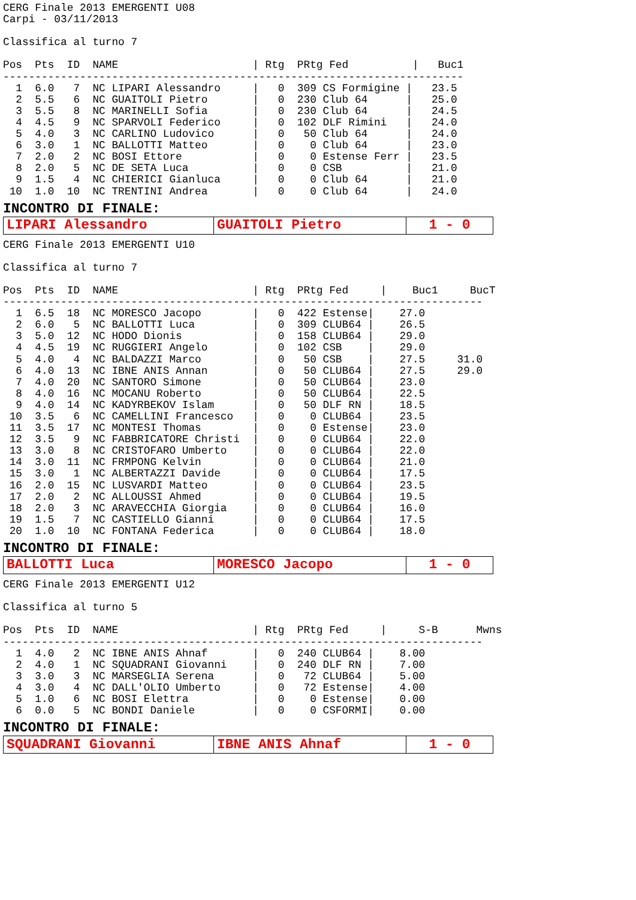CERG Finale 2013 EMERGENTI U08
Carpi - 03/11/2013

Classifica al turno 7

Pos  Pts  ID  NAME                     | Rtg  PRtg Fed          |   Buc1
------------------------------------------------------------------------
  1  6.0   7  NC LIPARI Alessandro     |   0  309 CS Formigine |   23.5
  2  5.5   6  NC GUAITOLI Pietro       |   0  230 Club 64      |   25.0
  3  5.5   8  NC MARINELLI Sofia       |   0  230 Club 64      |   24.5
  4  4.5   9  NC SPARVOLI Federico     |   0  102 DLF Rimini   |   24.0
  5  4.0   3  NC CARLINO Ludovico      |   0   50 Club 64      |   24.0
  6  3.0   1  NC BALLOTTI Matteo       |   0    0 Club 64      |   23.0
  7  2.0   2  NC BOSI Ettore           |   0    0 Estense Ferr |   23.5
  8  2.0   5  NC DE SETA Luca          |   0    0 CSB          |   21.0
  9  1.5   4  NC CHIERICI Gianluca     |   0    0 Club 64      |   21.0
 10  1.0  10  NC TRENTINI Andrea       |   0    0 Club 64      |   24.0
INCONTRO DI FINALE:
| LIPARI Alessandro | GUAITOLI Pietro | 1 - 0 |
CERG Finale 2013 EMERGENTI U10

Classifica al turno 7

Pos  Pts  ID  NAME                     | Rtg  PRtg Fed     |    Buc1     BucT
---------------------------------------------------------------------------
  1  6.5  18  NC MORESCO Jacopo        |   0  422 Estense|    27.0
  2  6.0   5  NC BALLOTTI Luca         |   0  309 CLUB64 |    26.5
  3  5.0  12  NC HODO Dionis           |   0  158 CLUB64 |    29.0
  4  4.5  19  NC RUGGIERI Angelo       |   0  102 CSB    |    29.0
  5  4.0   4  NC BALDAZZI Marco        |   0   50 CSB    |    27.5     31.0
  6  4.0  13  NC IBNE ANIS Annan       |   0   50 CLUB64 |    27.5     29.0
  7  4.0  20  NC SANTORO Simone        |   0   50 CLUB64 |    23.0
  8  4.0  16  NC MOCANU Roberto        |   0   50 CLUB64 |    22.5
  9  4.0  14  NC KADYRBEKOV Islam      |   0   50 DLF RN |    18.5
 10  3.5   6  NC CAMELLINI Francesco   |   0    0 CLUB64 |    23.5
 11  3.5  17  NC MONTESI Thomas        |   0    0 Estense|    23.0
 12  3.5   9  NC FABBRICATORE Christi  |   0    0 CLUB64 |    22.0
 13  3.0   8  NC CRISTOFARO Umberto    |   0    0 CLUB64 |    22.0
 14  3.0  11  NC FRMPONG Kelvin        |   0    0 CLUB64 |    21.0
 15  3.0   1  NC ALBERTAZZI Davide     |   0    0 CLUB64 |    17.5
 16  2.0  15  NC LUSVARDI Matteo       |   0    0 CLUB64 |    23.5
 17  2.0   2  NC ALLOUSSI Ahmed        |   0    0 CLUB64 |    19.5
 18  2.0   3  NC ARAVECCHIA Giorgia    |   0    0 CLUB64 |    16.0
 19  1.5   7  NC CASTIELLO Gianni      |   0    0 CLUB64 |    17.5
 20  1.0  10  NC FONTANA Federica      |   0    0 CLUB64 |    18.0
INCONTRO DI FINALE:
| BALLOTTI Luca | MORESCO Jacopo | 1 - 0 |
CERG Finale 2013 EMERGENTI U12

Classifica al turno 5

Pos  Pts  ID  NAME                     | Rtg  PRtg Fed     |     S-B      Mwns
---------------------------------------------------------------------------
  1  4.0   2  NC IBNE ANIS Ahnaf       |   0  240 CLUB64 |    8.00
  2  4.0   1  NC SQUADRANI Giovanni    |   0  240 DLF RN |    7.00
  3  3.0   3  NC MARSEGLIA Serena      |   0   72 CLUB64 |    5.00
  4  3.0   4  NC DALL'OLIO Umberto     |   0   72 Estense|    4.00
  5  1.0   6  NC BOSI Elettra          |   0    0 Estense|    0.00
  6  0.0   5  NC BONDI Daniele         |   0    0 CSFORMI|    0.00
INCONTRO DI FINALE:
| SQUADRANI Giovanni | IBNE ANIS Ahnaf | 1 - 0 |